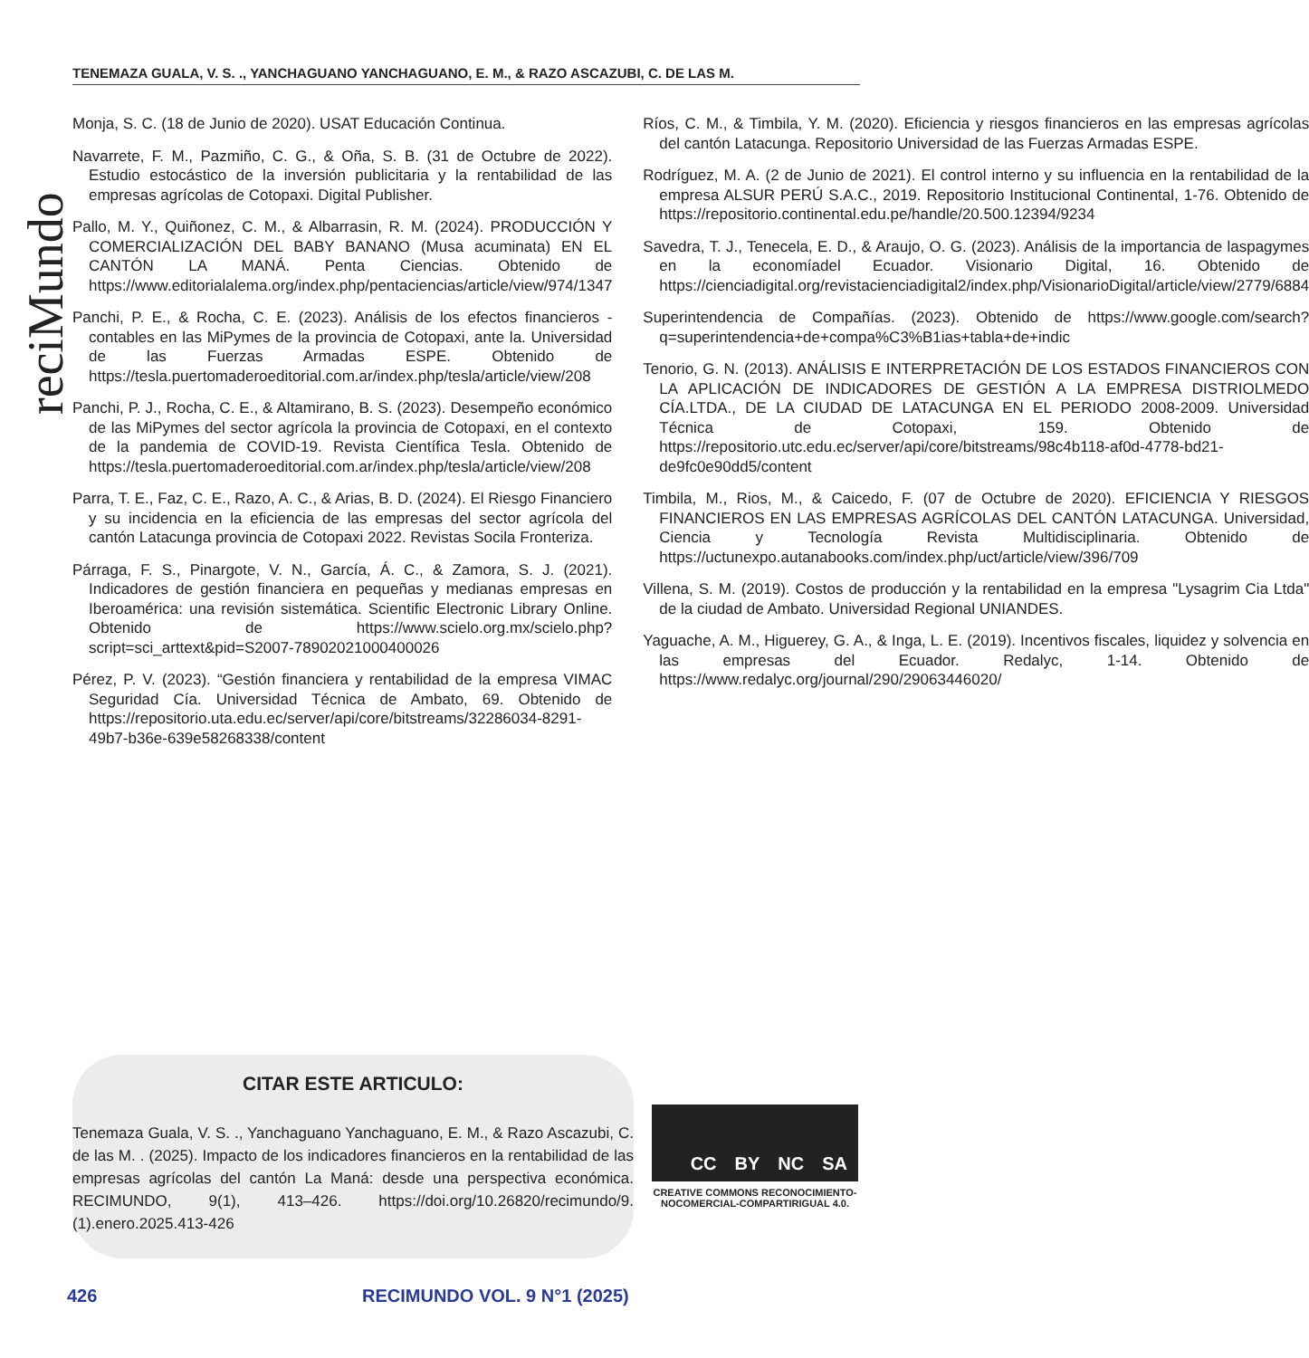TENEMAZA GUALA, V. S. ., YANCHAGUANO YANCHAGUANO, E. M., & RAZO ASCAZUBI, C. DE LAS M.
reciMundo
Monja, S. C. (18 de Junio de 2020). USAT Educación Continua.
Navarrete, F. M., Pazmiño, C. G., & Oña, S. B. (31 de Octubre de 2022). Estudio estocástico de la inversión publicitaria y la rentabilidad de las empresas agrícolas de Cotopaxi. Digital Publisher.
Pallo, M. Y., Quiñonez, C. M., & Albarrasin, R. M. (2024). PRODUCCIÓN Y COMERCIALIZACIÓN DEL BABY BANANO (Musa acuminata) EN EL CANTÓN LA MANÁ. Penta Ciencias. Obtenido de https://www.editorialalema.org/index.php/pentaciencias/article/view/974/1347
Panchi, P. E., & Rocha, C. E. (2023). Análisis de los efectos financieros - contables en las MiPymes de la provincia de Cotopaxi, ante la. Universidad de las Fuerzas Armadas ESPE. Obtenido de https://tesla.puertomaderoeditorial.com.ar/index.php/tesla/article/view/208
Panchi, P. J., Rocha, C. E., & Altamirano, B. S. (2023). Desempeño económico de las MiPymes del sector agrícola la provincia de Cotopaxi, en el contexto de la pandemia de COVID-19. Revista Científica Tesla. Obtenido de https://tesla.puertomaderoeditorial.com.ar/index.php/tesla/article/view/208
Parra, T. E., Faz, C. E., Razo, A. C., & Arias, B. D. (2024). El Riesgo Financiero y su incidencia en la eficiencia de las empresas del sector agrícola del cantón Latacunga provincia de Cotopaxi 2022. Revistas Socila Fronteriza.
Párraga, F. S., Pinargote, V. N., García, Á. C., & Zamora, S. J. (2021). Indicadores de gestión financiera en pequeñas y medianas empresas en Iberoamérica: una revisión sistemática. Scientific Electronic Library Online. Obtenido de https://www.scielo.org.mx/scielo.php?script=sci_arttext&pid=S2007-78902021000400026
Pérez, P. V. (2023). “Gestión financiera y rentabilidad de la empresa VIMAC Seguridad Cía. Universidad Técnica de Ambato, 69. Obtenido de https://repositorio.uta.edu.ec/server/api/core/bitstreams/32286034-8291-49b7-b36e-639e58268338/content
Ríos, C. M., & Timbila, Y. M. (2020). Eficiencia y riesgos financieros en las empresas agrícolas del cantón Latacunga. Repositorio Universidad de las Fuerzas Armadas ESPE.
Rodríguez, M. A. (2 de Junio de 2021). El control interno y su influencia en la rentabilidad de la empresa ALSUR PERÚ S.A.C., 2019. Repositorio Institucional Continental, 1-76. Obtenido de https://repositorio.continental.edu.pe/handle/20.500.12394/9234
Savedra, T. J., Tenecela, E. D., & Araujo, O. G. (2023). Análisis de la importancia de laspagymes en la economíadel Ecuador. Visionario Digital, 16. Obtenido de https://cienciadigital.org/revistacienciadigital2/index.php/VisionarioDigital/article/view/2779/6884
Superintendencia de Compañías. (2023). Obtenido de https://www.google.com/search?q=superintendencia+de+compa%C3%B1ias+tabla+de+indic
Tenorio, G. N. (2013). ANÁLISIS E INTERPRETACIÓN DE LOS ESTADOS FINANCIEROS CON LA APLICACIÓN DE INDICADORES DE GESTIÓN A LA EMPRESA DISTRIOLMEDO CÍA.LTDA., DE LA CIUDAD DE LATACUNGA EN EL PERIODO 2008-2009. Universidad Técnica de Cotopaxi, 159. Obtenido de https://repositorio.utc.edu.ec/server/api/core/bitstreams/98c4b118-af0d-4778-bd21-de9fc0e90dd5/content
Timbila, M., Rios, M., & Caicedo, F. (07 de Octubre de 2020). EFICIENCIA Y RIESGOS FINANCIEROS EN LAS EMPRESAS AGRÍCOLAS DEL CANTÓN LATACUNGA. Universidad, Ciencia y Tecnología Revista Multidisciplinaria. Obtenido de https://uctunexpo.autanabooks.com/index.php/uct/article/view/396/709
Villena, S. M. (2019). Costos de producción y la rentabilidad en la empresa "Lysagrim Cia Ltda" de la ciudad de Ambato. Universidad Regional UNIANDES.
Yaguache, A. M., Higuerey, G. A., & Inga, L. E. (2019). Incentivos fiscales, liquidez y solvencia en las empresas del Ecuador. Redalyc, 1-14. Obtenido de https://www.redalyc.org/journal/290/29063446020/
CITAR ESTE ARTICULO:
Tenemaza Guala, V. S. ., Yanchaguano Yanchaguano, E. M., & Razo Ascazubi, C. de las M. . (2025). Impacto de los indicadores financieros en la rentabilidad de las empresas agrícolas del cantón La Maná: desde una perspectiva económica. RECIMUNDO, 9(1), 413–426. https://doi.org/10.26820/recimundo/9.(1).enero.2025.413-426
CC BY NC SA
CREATIVE COMMONS RECONOCIMIENTO-NOCOMERCIAL-COMPARTIRIGUAL 4.0.
426 RECIMUNDO VOL. 9 N°1 (2025)